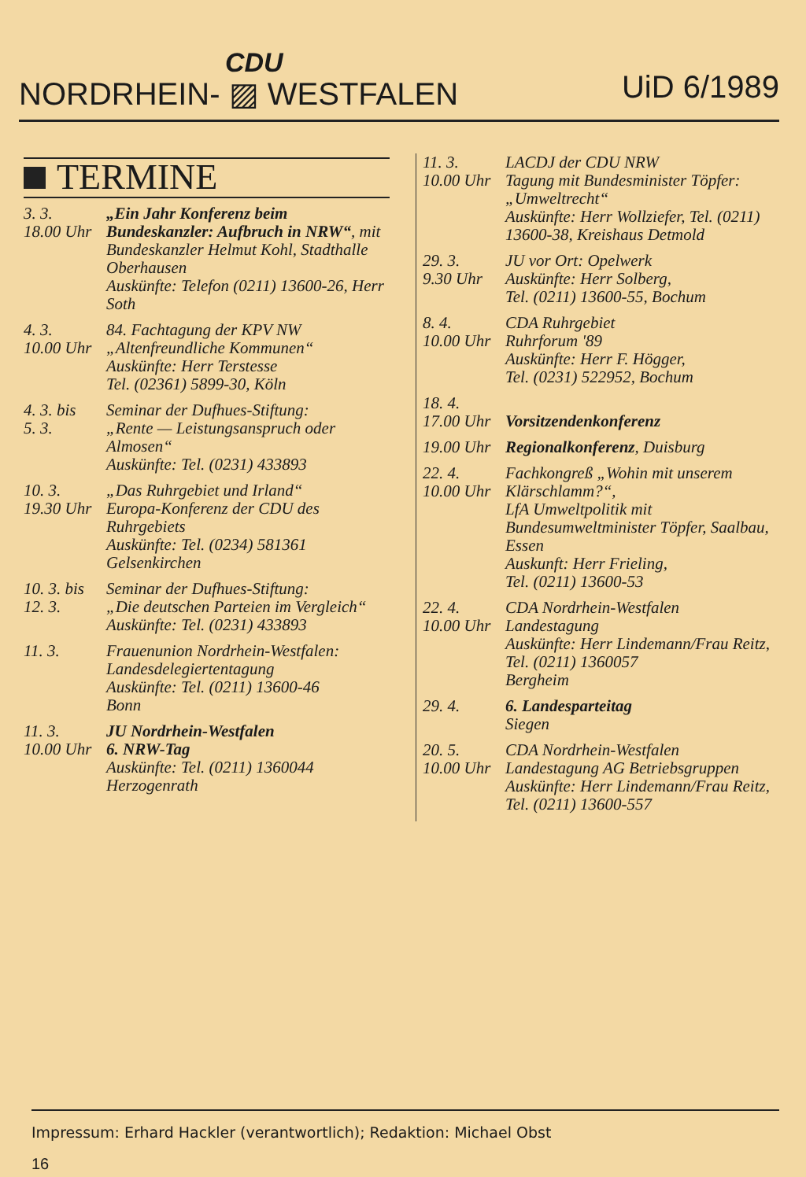CDU
NORDRHEIN- ▨ WESTFALEN UiD 6/1989
TERMINE
3. 3.
18.00 Uhr
„Ein Jahr Konferenz beim Bundeskanzler: Aufbruch in NRW“, mit Bundeskanzler Helmut Kohl, Stadthalle Oberhausen
Auskünfte: Telefon (0211) 13600-26, Herr Soth
4. 3.
10.00 Uhr
84. Fachtagung der KPV NW
„Altenfreundliche Kommunen“
Auskünfte: Herr Terstesse
Tel. (02361) 5899-30, Köln
4. 3. bis
5. 3.
Seminar der Dufhues-Stiftung:
„Rente — Leistungsanspruch oder Almosen“
Auskünfte: Tel. (0231) 433893
10. 3.
19.30 Uhr
„Das Ruhrgebiet und Irland“
Europa-Konferenz der CDU des Ruhrgebiets
Auskünfte: Tel. (0234) 581361
Gelsenkirchen
10. 3. bis
12. 3.
Seminar der Dufhues-Stiftung:
„Die deutschen Parteien im Vergleich“
Auskünfte: Tel. (0231) 433893
11. 3. Frauenunion Nordrhein-Westfalen:
Landesdelegiertentagung
Auskünfte: Tel. (0211) 13600-46
Bonn
11. 3.
10.00 Uhr
JU Nordrhein-Westfalen
6. NRW-Tag
Auskünfte: Tel. (0211) 1360044
Herzogenrath
11. 3.
10.00 Uhr
LACDJ der CDU NRW
Tagung mit Bundesminister Töpfer: „Umweltrecht“
Auskünfte: Herr Wollziefer, Tel. (0211) 13600-38, Kreishaus Detmold
29. 3.
9.30 Uhr
JU vor Ort: Opelwerk
Auskünfte: Herr Solberg,
Tel. (0211) 13600-55, Bochum
8. 4.
10.00 Uhr
CDA Ruhrgebiet
Ruhrforum '89
Auskünfte: Herr F. Högger,
Tel. (0231) 522952, Bochum
18. 4.
17.00 Uhr
Vorsitzendenkonferenz
19.00 Uhr
Regionalkonferenz, Duisburg
22. 4.
10.00 Uhr
Fachkongreß „Wohin mit unserem Klärschlamm?“,
LfA Umweltpolitik mit Bundesumweltminister Töpfer, Saalbau, Essen
Auskunft: Herr Frieling,
Tel. (0211) 13600-53
22. 4.
10.00 Uhr
CDA Nordrhein-Westfalen
Landestagung
Auskünfte: Herr Lindemann/Frau Reitz, Tel. (0211) 1360057
Bergheim
29. 4. 6. Landesparteitag
Siegen
20. 5.
10.00 Uhr
CDA Nordrhein-Westfalen
Landestagung AG Betriebsgruppen
Auskünfte: Herr Lindemann/Frau Reitz, Tel. (0211) 13600-557
Impressum: Erhard Hackler (verantwortlich); Redaktion: Michael Obst
16